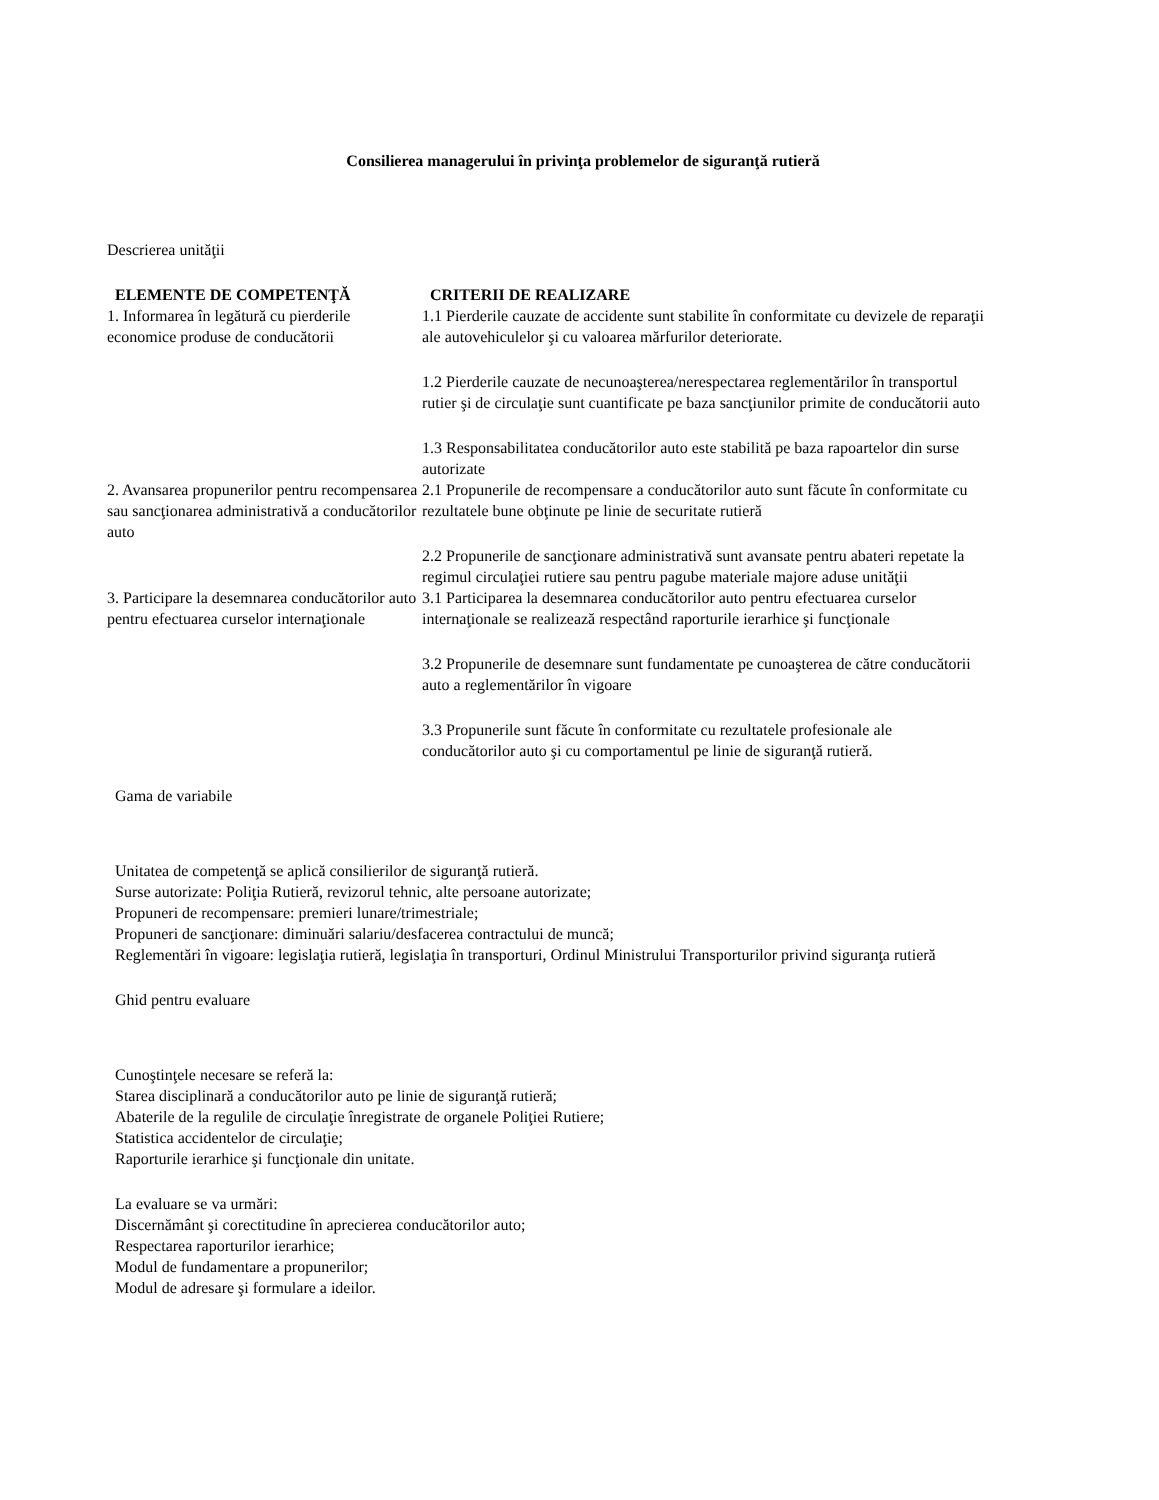Consilierea managerului în privinţa problemelor de siguranţă rutieră
Descrierea unităţii
| ELEMENTE DE COMPETENŢĂ | CRITERII DE REALIZARE |
| --- | --- |
| 1. Informarea în legătură cu pierderile economice produse de conducătorii | 1.1 Pierderile cauzate de accidente sunt stabilite în conformitate cu devizele de reparaţii ale autovehiculelor şi cu valoarea mărfurilor deteriorate. 1.2 Pierderile cauzate de necunoaşterea/nerespectarea reglementărilor în transportul rutier şi de circulaţie sunt cuantificate pe baza sancţiunilor primite de conducătorii auto 1.3 Responsabilitatea conducătorilor auto este stabilită pe baza rapoartelor din surse autorizate |
| 2. Avansarea propunerilor pentru recompensarea sau sancţionarea administrativă a conducătorilor auto | 2.1 Propunerile de recompensare a conducătorilor auto sunt făcute în conformitate cu rezultatele bune obţinute pe linie de securitate rutieră 2.2 Propunerile de sancţionare administrativă sunt avansate pentru abateri repetate la regimul circulaţiei rutiere sau pentru pagube materiale majore aduse unităţii |
| 3. Participare la desemnarea conducătorilor auto pentru efectuarea curselor internaţionale | 3.1 Participarea la desemnarea conducătorilor auto pentru efectuarea curselor internaţionale se realizează respectând raporturile ierarhice şi funcţionale 3.2 Propunerile de desemnare sunt fundamentate pe cunoaşterea de către conducătorii auto a reglementărilor în vigoare 3.3 Propunerile sunt făcute în conformitate cu rezultatele profesionale ale conducătorilor auto şi cu comportamentul pe linie de siguranţă rutieră. |
Gama de variabile
Unitatea de competenţă se aplică consilierilor de siguranţă rutieră.
Surse autorizate: Poliţia Rutieră, revizorul tehnic, alte persoane autorizate;
Propuneri de recompensare: premieri lunare/trimestriale;
Propuneri de sancţionare: diminuări salariu/desfacerea contractului de muncă;
Reglementări în vigoare: legislaţia rutieră, legislaţia în transporturi, Ordinul Ministrului Transporturilor privind siguranţa rutieră
Ghid pentru evaluare
Cunoştinţele necesare se referă la:
Starea disciplinară a conducătorilor auto pe linie de siguranţă rutieră;
Abaterile de la regulile de circulaţie înregistrate de organele Poliţiei Rutiere;
Statistica accidentelor de circulaţie;
Raporturile ierarhice şi funcţionale din unitate.
La evaluare se va urmări:
Discernământ şi corectitudine în aprecierea conducătorilor auto;
Respectarea raporturilor ierarhice;
Modul de fundamentare a propunerilor;
Modul de adresare şi formulare a ideilor.